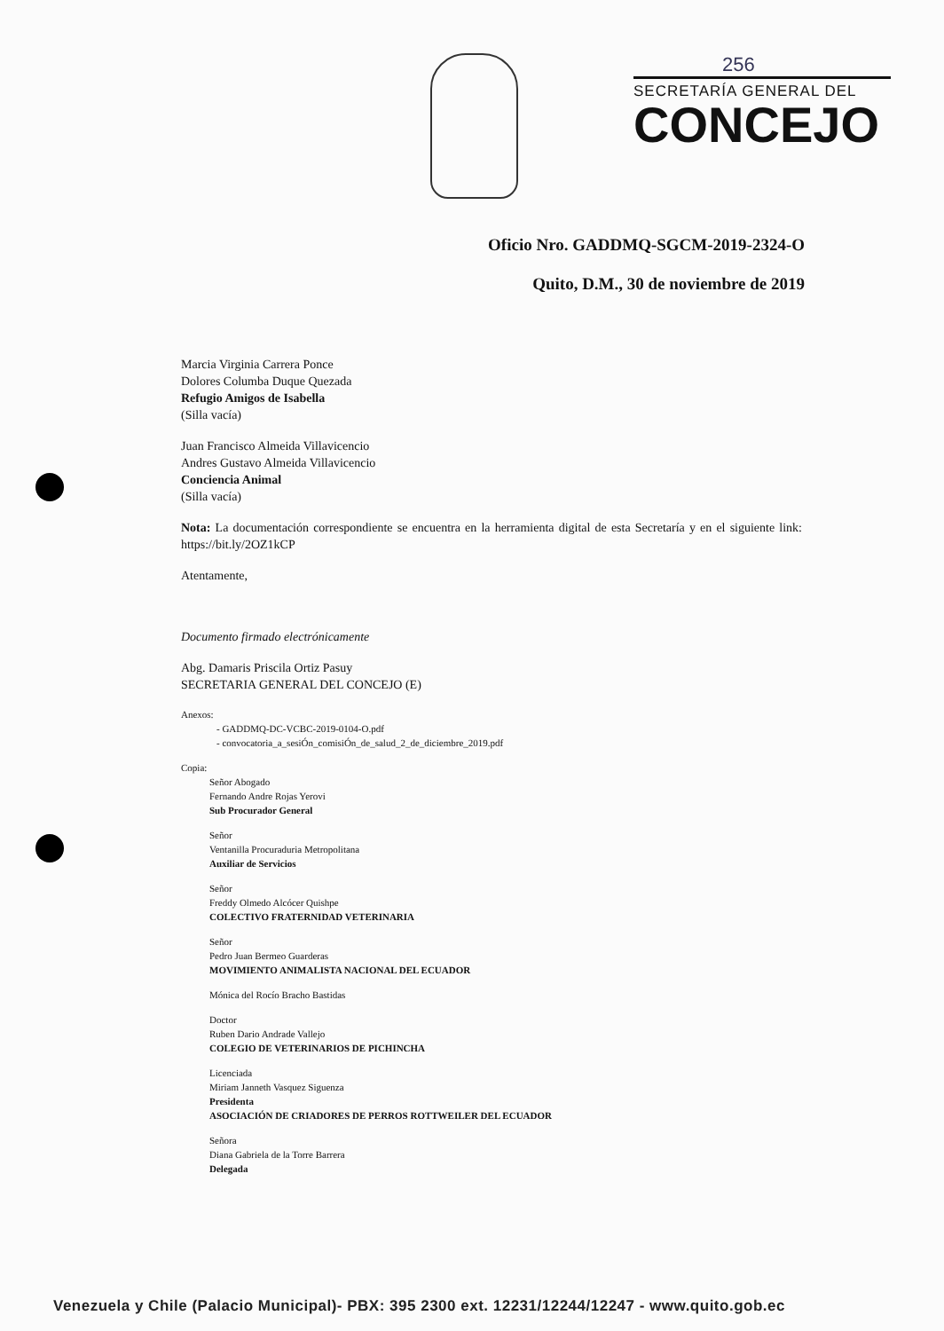256
SECRETARÍA GENERAL DEL
CONCEJO
Oficio Nro. GADDMQ-SGCM-2019-2324-O
Quito, D.M., 30 de noviembre de 2019
Marcia Virginia Carrera Ponce
Dolores Columba Duque Quezada
Refugio Amigos de Isabella
(Silla vacía)
Juan Francisco Almeida Villavicencio
Andres Gustavo Almeida Villavicencio
Conciencia Animal
(Silla vacía)
Nota: La documentación correspondiente se encuentra en la herramienta digital de esta Secretaría y en el siguiente link: https://bit.ly/2OZ1kCP
Atentamente,
Documento firmado electrónicamente
Abg. Damaris Priscila Ortiz Pasuy
SECRETARIA GENERAL DEL CONCEJO (E)
Anexos:
- GADDMQ-DC-VCBC-2019-0104-O.pdf
- convocatoria_a_sesiÓn_comisiÓn_de_salud_2_de_diciembre_2019.pdf
Copia:
Señor Abogado
Fernando Andre Rojas Yerovi
Sub Procurador General
Señor
Ventanilla Procuraduria Metropolitana
Auxiliar de Servicios
Señor
Freddy Olmedo Alcócer Quishpe
COLECTIVO FRATERNIDAD VETERINARIA
Señor
Pedro Juan Bermeo Guarderas
MOVIMIENTO ANIMALISTA NACIONAL DEL ECUADOR
Mónica del Rocío Bracho Bastidas
Doctor
Ruben Dario Andrade Vallejo
COLEGIO DE VETERINARIOS DE PICHINCHA
Licenciada
Miriam Janneth Vasquez Siguenza
Presidenta
ASOCIACIÓN DE CRIADORES DE PERROS ROTTWEILER DEL ECUADOR
Señora
Diana Gabriela de la Torre Barrera
Delegada
Venezuela y Chile (Palacio Municipal)- PBX: 395 2300 ext. 12231/12244/12247 - www.quito.gob.ec